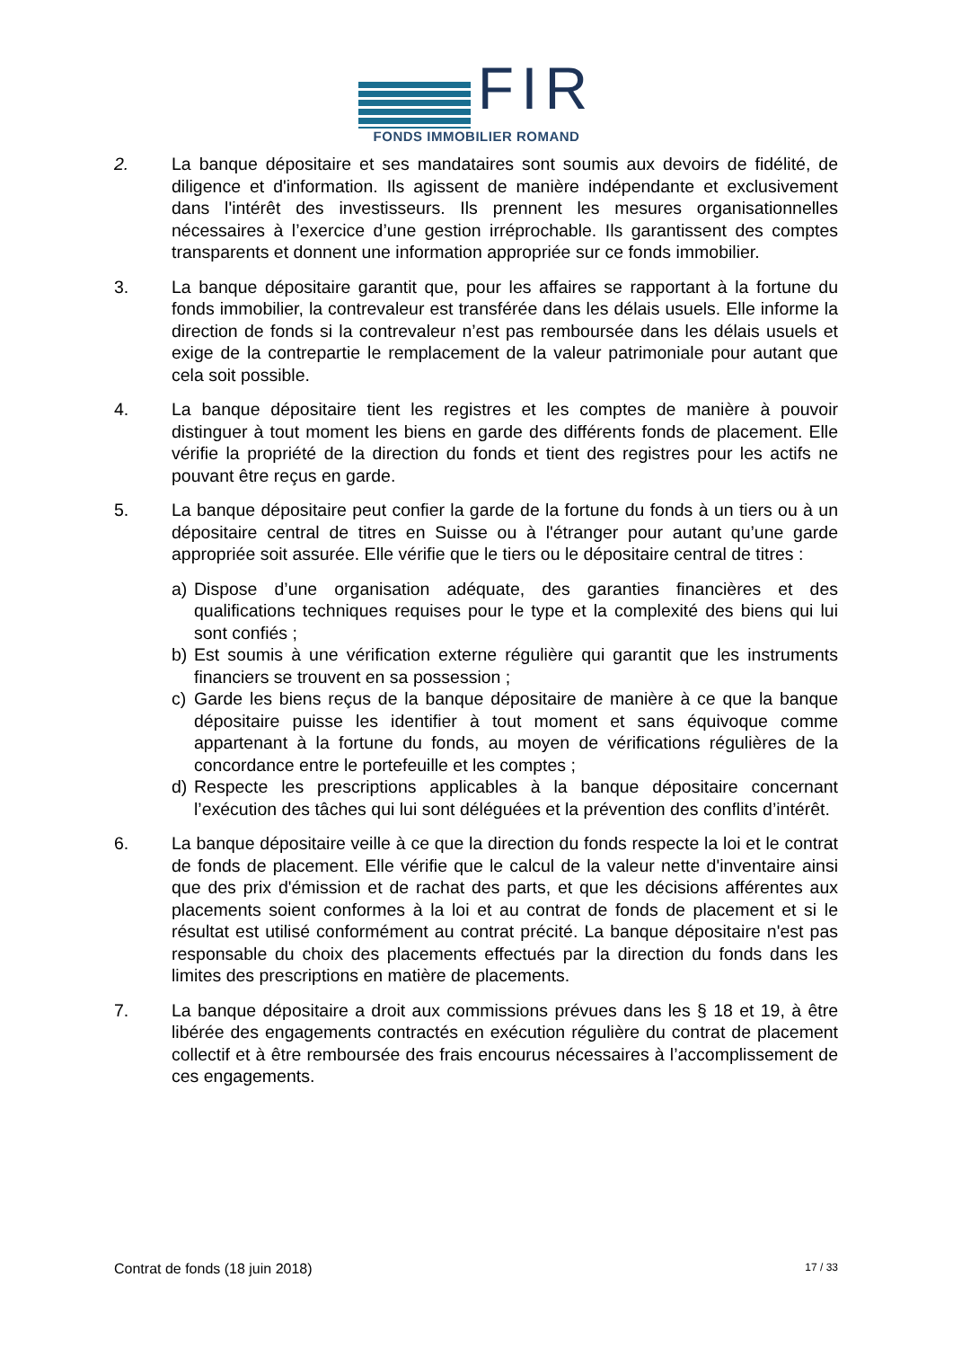FIR
FONDS IMMOBILIER ROMAND
2. La banque dépositaire et ses mandataires sont soumis aux devoirs de fidélité, de diligence et d'information. Ils agissent de manière indépendante et exclusivement dans l'intérêt des investisseurs. Ils prennent les mesures organisationnelles nécessaires à l’exercice d’une gestion irréprochable. Ils garantissent des comptes transparents et donnent une information appropriée sur ce fonds immobilier.
3. La banque dépositaire garantit que, pour les affaires se rapportant à la fortune du fonds immobilier, la contrevaleur est transférée dans les délais usuels. Elle informe la direction de fonds si la contrevaleur n’est pas remboursée dans les délais usuels et exige de la contrepartie le remplacement de la valeur patrimoniale pour autant que cela soit possible.
4. La banque dépositaire tient les registres et les comptes de manière à pouvoir distinguer à tout moment les biens en garde des différents fonds de placement. Elle vérifie la propriété de la direction du fonds et tient des registres pour les actifs ne pouvant être reçus en garde.
5. La banque dépositaire peut confier la garde de la fortune du fonds à un tiers ou à un dépositaire central de titres en Suisse ou à l'étranger pour autant qu’une garde appropriée soit assurée. Elle vérifie que le tiers ou le dépositaire central de titres :
a) Dispose d’une organisation adéquate, des garanties financières et des qualifications techniques requises pour le type et la complexité des biens qui lui sont confiés ;
b) Est soumis à une vérification externe régulière qui garantit que les instruments financiers se trouvent en sa possession ;
c) Garde les biens reçus de la banque dépositaire de manière à ce que la banque dépositaire puisse les identifier à tout moment et sans équivoque comme appartenant à la fortune du fonds, au moyen de vérifications régulières de la concordance entre le portefeuille et les comptes ;
d) Respecte les prescriptions applicables à la banque dépositaire concernant l’exécution des tâches qui lui sont déléguées et la prévention des conflits d’intérêt.
6. La banque dépositaire veille à ce que la direction du fonds respecte la loi et le contrat de fonds de placement. Elle vérifie que le calcul de la valeur nette d'inventaire ainsi que des prix d'émission et de rachat des parts, et que les décisions afférentes aux placements soient conformes à la loi et au contrat de fonds de placement et si le résultat est utilisé conformément au contrat précité. La banque dépositaire n'est pas responsable du choix des placements effectués par la direction du fonds dans les limites des prescriptions en matière de placements.
7. La banque dépositaire a droit aux commissions prévues dans les § 18 et 19, à être libérée des engagements contractés en exécution régulière du contrat de placement collectif et à être remboursée des frais encourus nécessaires à l’accomplissement de ces engagements.
Contrat de fonds (18 juin 2018) 17 / 33